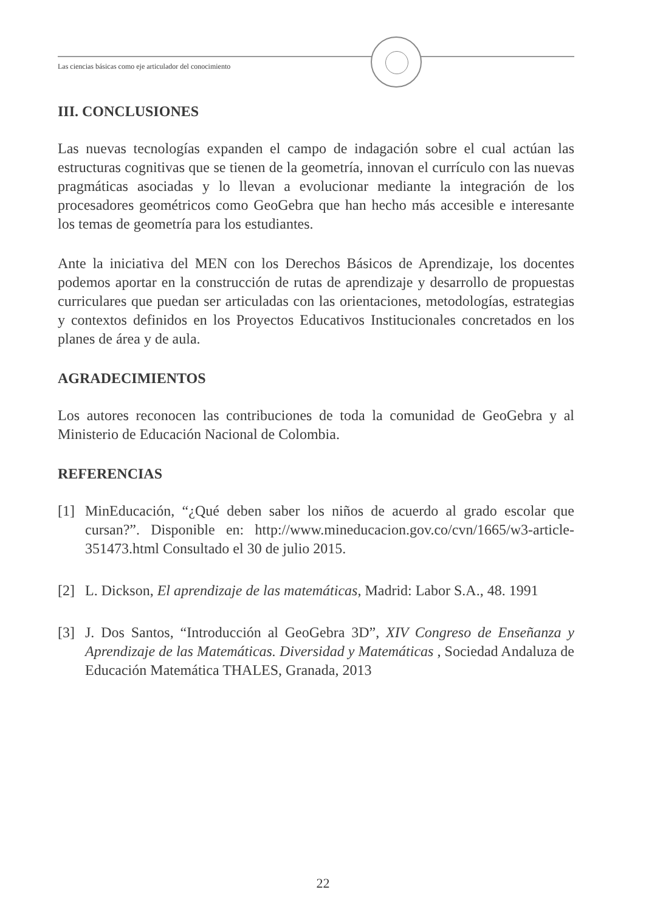Las ciencias básicas como eje articulador del conocimiento
III. CONCLUSIONES
Las nuevas tecnologías expanden el campo de indagación sobre el cual actúan las estructuras cognitivas que se tienen de la geometría, innovan el currículo con las nuevas pragmáticas asociadas y lo llevan a evolucionar mediante la integración de los procesadores geométricos como GeoGebra que han hecho más accesible e interesante los temas de geometría para los estudiantes.
Ante la iniciativa del MEN con los Derechos Básicos de Aprendizaje, los docentes podemos aportar en la construcción de rutas de aprendizaje y desarrollo de propuestas curriculares que puedan ser articuladas con las orientaciones, metodologías, estrategias y contextos definidos en los Proyectos Educativos Institucionales concretados en los planes de área y de aula.
AGRADECIMIENTOS
Los autores reconocen las contribuciones de toda la comunidad de GeoGebra y al Ministerio de Educación Nacional de Colombia.
REFERENCIAS
[1] MinEducación, “¿Qué deben saber los niños de acuerdo al grado escolar que cursan?”. Disponible en: http://www.mineducacion.gov.co/cvn/1665/w3-article-351473.html Consultado el 30 de julio 2015.
[2] L. Dickson, El aprendizaje de las matemáticas, Madrid: Labor S.A., 48. 1991
[3] J. Dos Santos, “Introducción al GeoGebra 3D”, XIV Congreso de Enseñanza y Aprendizaje de las Matemáticas. Diversidad y Matemáticas , Sociedad Andaluza de Educación Matemática THALES, Granada, 2013
22